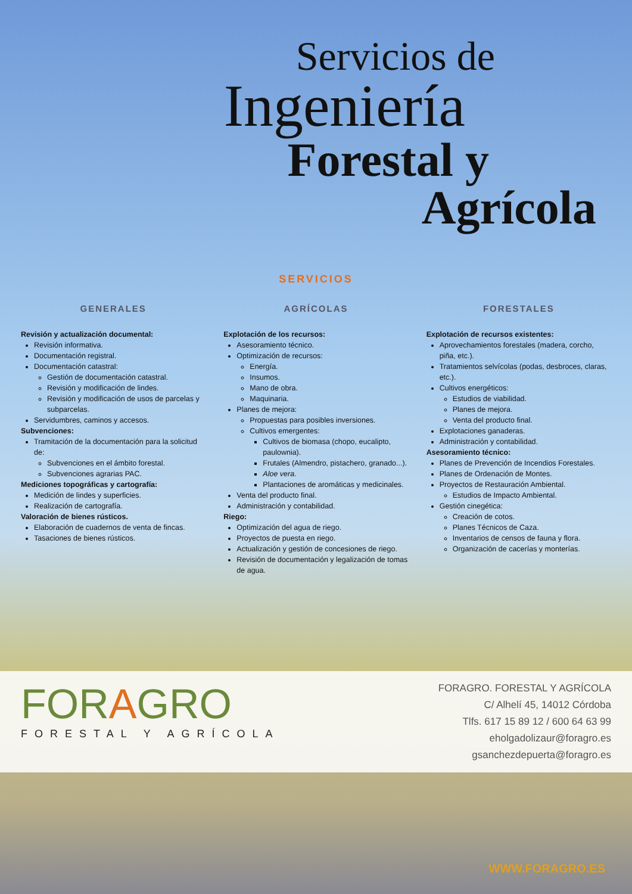Servicios de
Ingeniería
Forestal y
Agrícola
SERVICIOS
GENERALES
Revisión y actualización documental:
Revisión informativa.
Documentación registral.
Documentación catastral:
Gestión de documentación catastral.
Revisión y modificación de lindes.
Revisión y modificación de usos de parcelas y subparcelas.
Servidumbres, caminos y accesos.
Subvenciones:
Tramitación de la documentación para la solicitud de:
Subvenciones en el ámbito forestal.
Subvenciones agrarias PAC.
Mediciones topográficas y cartografía:
Medición de lindes y superficies.
Realización de cartografía.
Valoración de bienes rústicos.
Elaboración de cuadernos de venta de fincas.
Tasaciones de bienes rústicos.
AGRÍCOLAS
Explotación de los recursos:
Asesoramiento técnico.
Optimización de recursos:
Energía.
Insumos.
Mano de obra.
Maquinaria.
Planes de mejora:
Propuestas para posibles inversiones.
Cultivos emergentes:
Cultivos de biomasa (chopo, eucalipto, paulownia).
Frutales (Almendro, pistachero, granado...).
Aloe vera.
Plantaciones de aromáticas y medicinales.
Venta del producto final.
Administración y contabilidad.
Riego:
Optimización del agua de riego.
Proyectos de puesta en riego.
Actualización y gestión de concesiones de riego.
Revisión de documentación y legalización de tomas de agua.
FORESTALES
Explotación de recursos existentes:
Aprovechamientos forestales (madera, corcho, piña, etc.).
Tratamientos selvícolas (podas, desbroces, claras, etc.).
Cultivos energéticos:
Estudios de viabilidad.
Planes de mejora.
Venta del producto final.
Explotaciones ganaderas.
Administración y contabilidad.
Asesoramiento técnico:
Planes de Prevención de Incendios Forestales.
Planes de Ordenación de Montes.
Proyectos de Restauración Ambiental.
Estudios de Impacto Ambiental.
Gestión cinegética:
Creación de cotos.
Planes Técnicos de Caza.
Inventarios de censos de fauna y flora.
Organización de cacerías y monterías.
FORAGRO
FORESTAL Y AGRÍCOLA
FORAGRO. FORESTAL Y AGRÍCOLA
C/ Alhelí 45, 14012 Córdoba
Tlfs. 617 15 89 12 / 600 64 63 99
eholgadolizaur@foragro.es
gsanchezdepuerta@foragro.es
WWW.FORAGRO.ES